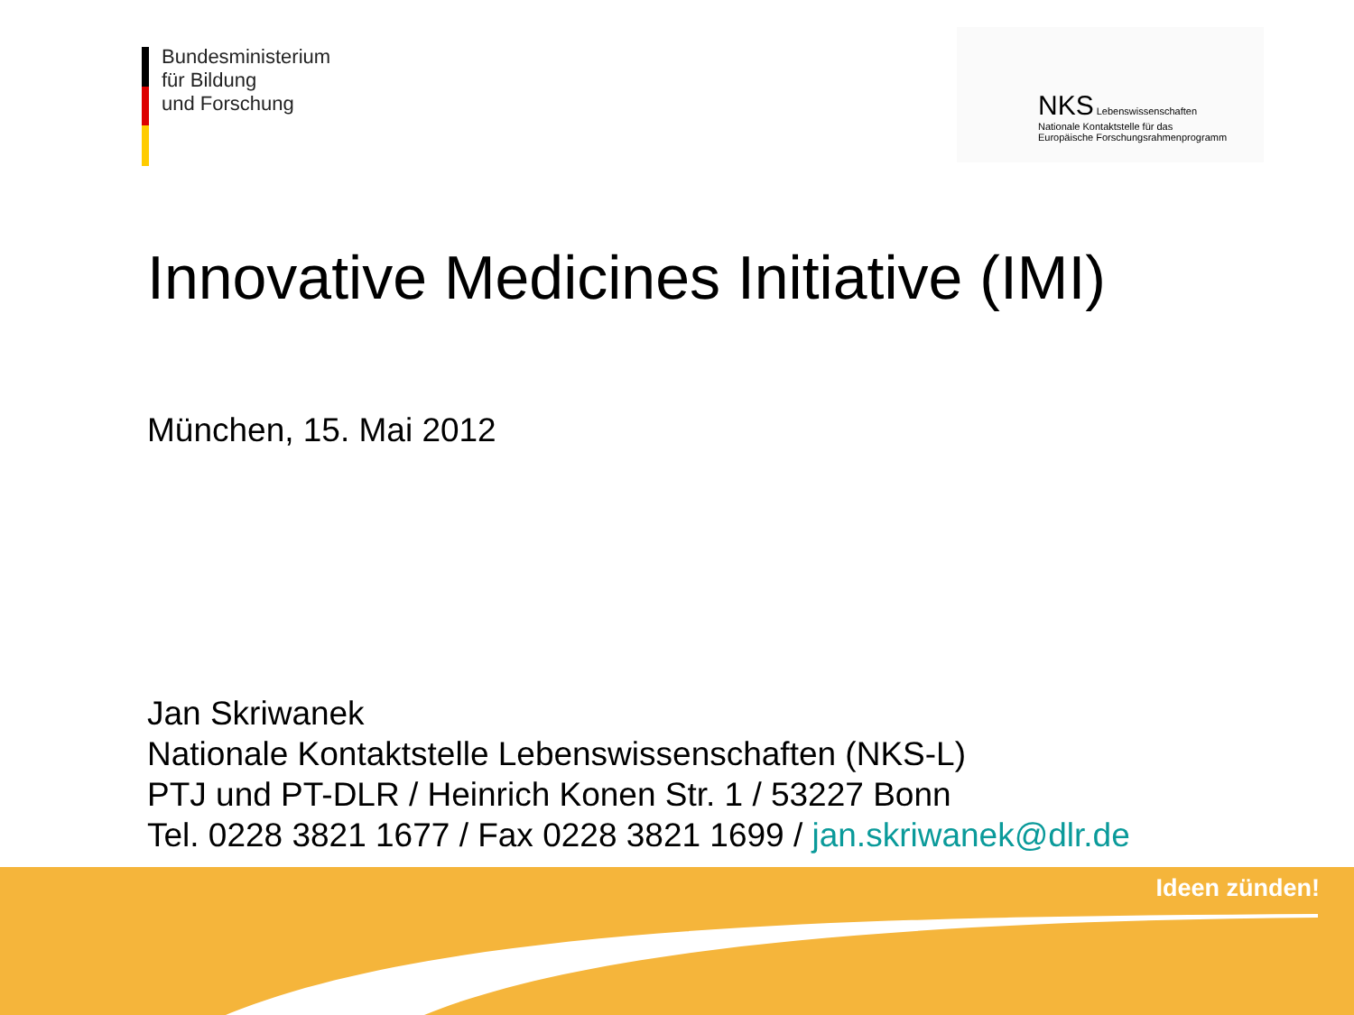Bundesministerium
für Bildung
und Forschung
NKS Lebenswissenschaften
Nationale Kontaktstelle für das
Europäische Forschungsrahmenprogramm
Innovative Medicines Initiative (IMI)
München, 15. Mai 2012
Jan Skriwanek
Nationale Kontaktstelle Lebenswissenschaften (NKS-L)
PTJ und PT-DLR / Heinrich Konen Str. 1 / 53227 Bonn
Tel. 0228 3821 1677 / Fax 0228 3821 1699 / jan.skriwanek@dlr.de
Ideen zünden!